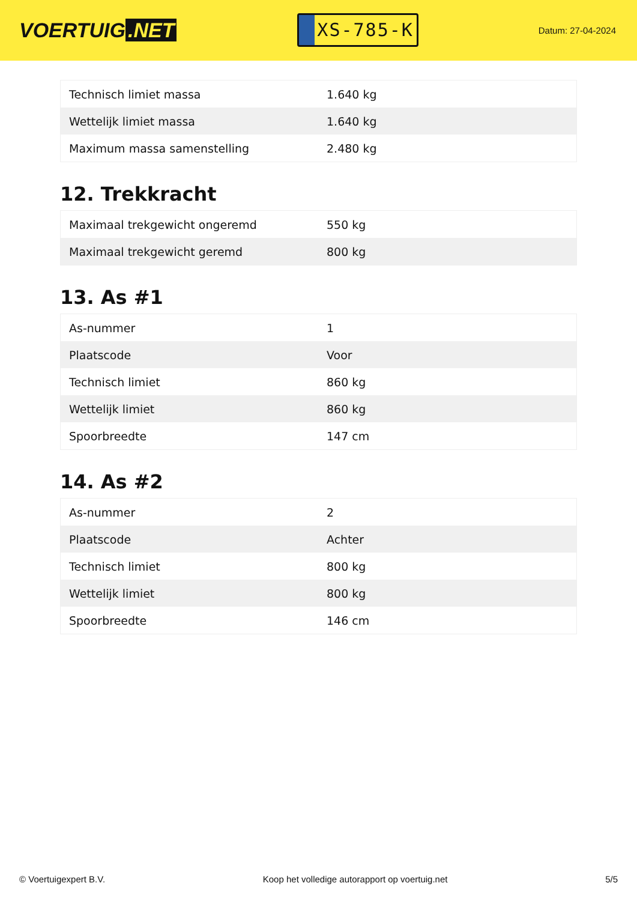VOERTUIG.NET
XS-785-K
Datum: 27-04-2024
| Technisch limiet massa | 1.640 kg |
| Wettelijk limiet massa | 1.640 kg |
| Maximum massa samenstelling | 2.480 kg |
12. Trekkracht
| Maximaal trekgewicht ongeremd | 550 kg |
| Maximaal trekgewicht geremd | 800 kg |
13. As #1
| As-nummer | 1 |
| Plaatscode | Voor |
| Technisch limiet | 860 kg |
| Wettelijk limiet | 860 kg |
| Spoorbreedte | 147 cm |
14. As #2
| As-nummer | 2 |
| Plaatscode | Achter |
| Technisch limiet | 800 kg |
| Wettelijk limiet | 800 kg |
| Spoorbreedte | 146 cm |
© Voertuigexpert B.V. Koop het volledige autorapport op voertuig.net 5/5